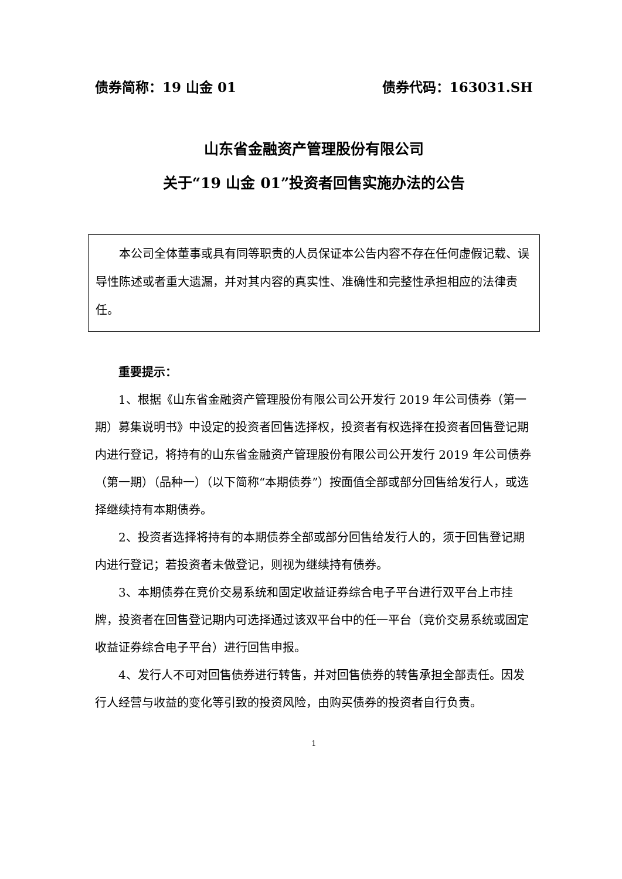债券简称：19 山金 01 债券代码：163031.SH
山东省金融资产管理股份有限公司
关于“19 山金 01”投资者回售实施办法的公告
本公司全体董事或具有同等职责的人员保证本公告内容不存在任何虚假记载、误导性陈述或者重大遗漏，并对其内容的真实性、准确性和完整性承担相应的法律责任。
重要提示：
1、根据《山东省金融资产管理股份有限公司公开发行 2019 年公司债券（第一期）募集说明书》中设定的投资者回售选择权，投资者有权选择在投资者回售登记期内进行登记，将持有的山东省金融资产管理股份有限公司公开发行 2019 年公司债券（第一期）（品种一）（以下简称“本期债券”）按面值全部或部分回售给发行人，或选择继续持有本期债券。
2、投资者选择将持有的本期债券全部或部分回售给发行人的，须于回售登记期内进行登记；若投资者未做登记，则视为继续持有债券。
3、本期债券在竞价交易系统和固定收益证券综合电子平台进行双平台上市挂牌，投资者在回售登记期内可选择通过该双平台中的任一平台（竞价交易系统或固定收益证券综合电子平台）进行回售申报。
4、发行人不可对回售债券进行转售，并对回售债券的转售承担全部责任。因发行人经营与收益的变化等引致的投资风险，由购买债券的投资者自行负责。
1